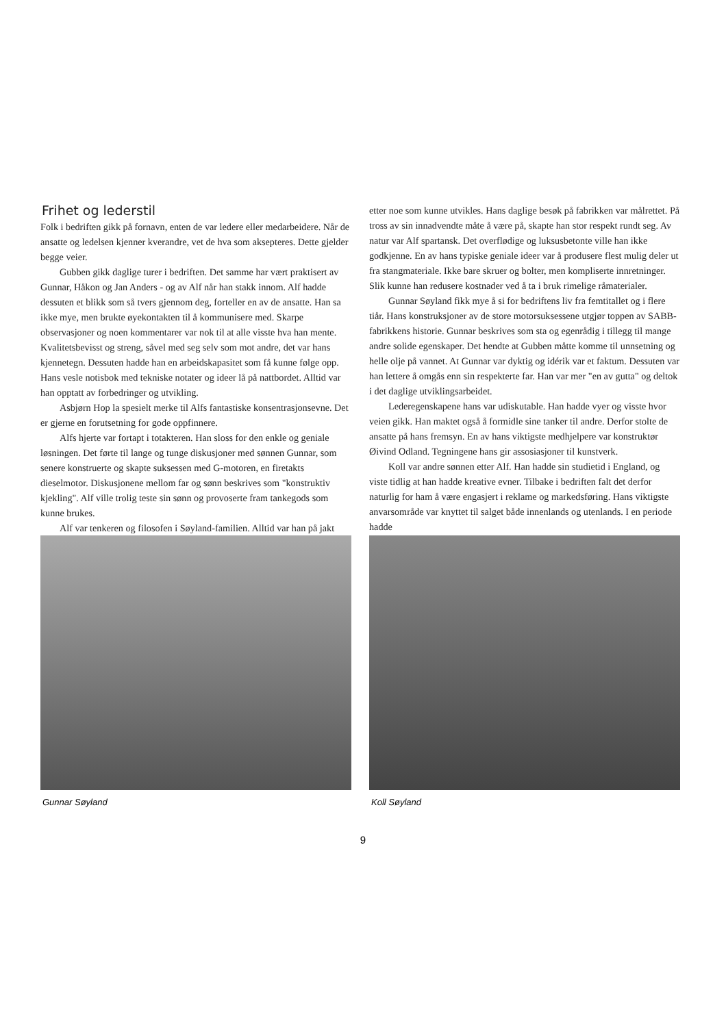Frihet og lederstil
Folk i bedriften gikk på fornavn, enten de var ledere eller medarbeidere. Når de ansatte og ledelsen kjenner kverandre, vet de hva som aksepteres. Dette gjelder begge veier.
Gubben gikk daglige turer i bedriften. Det samme har vært praktisert av Gunnar, Håkon og Jan Anders - og av Alf når han stakk innom. Alf hadde dessuten et blikk som så tvers gjennom deg, forteller en av de ansatte. Han sa ikke mye, men brukte øyekontakten til å kommunisere med. Skarpe observasjoner og noen kommentarer var nok til at alle visste hva han mente. Kvalitetsbevisst og streng, såvel med seg selv som mot andre, det var hans kjennetegn. Dessuten hadde han en arbeidskapasitet som få kunne følge opp. Hans vesle notisbok med tekniske notater og ideer lå på nattbordet. Alltid var han opptatt av forbedringer og utvikling.
Asbjørn Hop la spesielt merke til Alfs fantastiske konsentrasjonsevne. Det er gjerne en forutsetning for gode oppfinnere.
Alfs hjerte var fortapt i totakteren. Han sloss for den enkle og geniale løsningen. Det førte til lange og tunge diskusjoner med sønnen Gunnar, som senere konstruerte og skapte suksessen med G-motoren, en firetakts dieselmotor. Diskusjonene mellom far og sønn beskrives som "konstruktiv kjekling". Alf ville trolig teste sin sønn og provoserte fram tankegods som kunne brukes.
Alf var tenkeren og filosofen i Søyland-familien. Alltid var han på jakt
etter noe som kunne utvikles. Hans daglige besøk på fabrikken var målrettet. På tross av sin innadvendte måte å være på, skapte han stor respekt rundt seg. Av natur var Alf spartansk. Det overflødige og luksusbetonte ville han ikke godkjenne. En av hans typiske geniale ideer var å produsere flest mulig deler ut fra stangmateriale. Ikke bare skruer og bolter, men kompliserte innretninger. Slik kunne han redusere kostnader ved å ta i bruk rimelige råmaterialer.
Gunnar Søyland fikk mye å si for bedriftens liv fra femtitallet og i flere tiår. Hans konstruksjoner av de store motorsuksessene utgjør toppen av SABB-fabrikkens historie. Gunnar beskrives som sta og egenrådig i tillegg til mange andre solide egenskaper. Det hendte at Gubben måtte komme til unnsetning og helle olje på vannet. At Gunnar var dyktig og idérik var et faktum. Dessuten var han lettere å omgås enn sin respekterte far. Han var mer "en av gutta" og deltok i det daglige utviklingsarbeidet.
Lederegenskapene hans var udiskutable. Han hadde vyer og visste hvor veien gikk. Han maktet også å formidle sine tanker til andre. Derfor stolte de ansatte på hans fremsyn. En av hans viktigste medhjelpere var konstruktør Øivind Odland. Tegningene hans gir assosiasjoner til kunstverk.
Koll var andre sønnen etter Alf. Han hadde sin studietid i England, og viste tidlig at han hadde kreative evner. Tilbake i bedriften falt det derfor naturlig for ham å være engasjert i reklame og markedsføring. Hans viktigste anvarsområde var knyttet til salget både innenlands og utenlands. I en periode hadde
Gunnar Søyland Koll Søyland
9